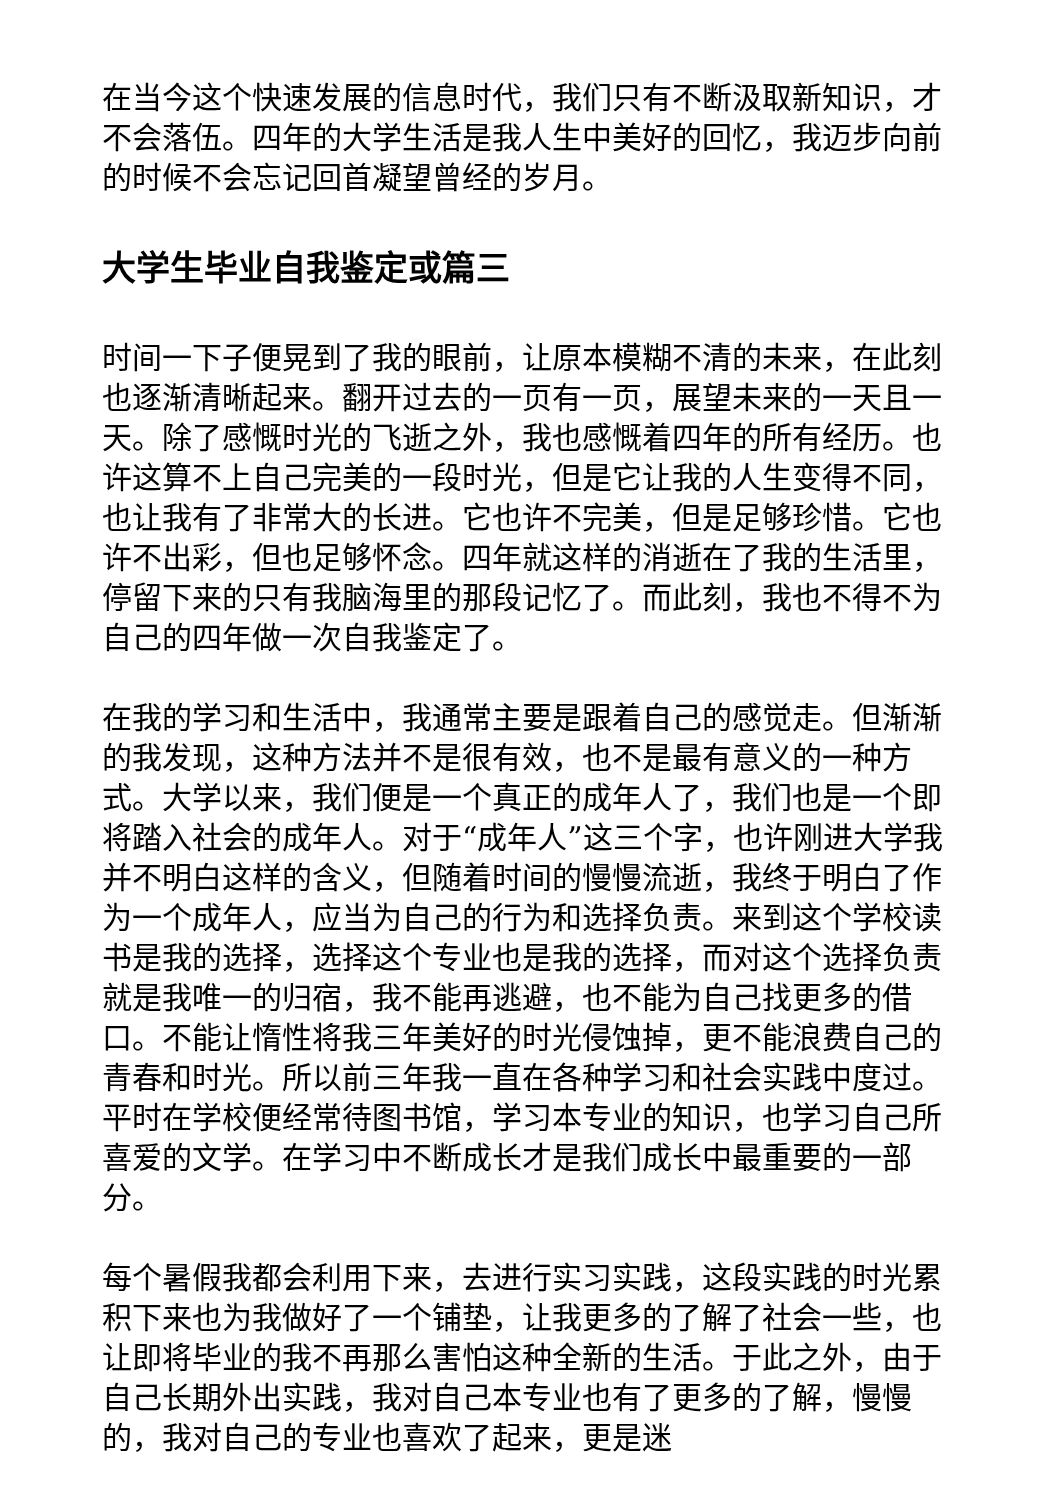在当今这个快速发展的信息时代，我们只有不断汲取新知识，才不会落伍。四年的大学生活是我人生中美好的回忆，我迈步向前的时候不会忘记回首凝望曾经的岁月。
大学生毕业自我鉴定或篇三
时间一下子便晃到了我的眼前，让原本模糊不清的未来，在此刻也逐渐清晰起来。翻开过去的一页有一页，展望未来的一天且一天。除了感慨时光的飞逝之外，我也感慨着四年的所有经历。也许这算不上自己完美的一段时光，但是它让我的人生变得不同，也让我有了非常大的长进。它也许不完美，但是足够珍惜。它也许不出彩，但也足够怀念。四年就这样的消逝在了我的生活里，停留下来的只有我脑海里的那段记忆了。而此刻，我也不得不为自己的四年做一次自我鉴定了。
在我的学习和生活中，我通常主要是跟着自己的感觉走。但渐渐的我发现，这种方法并不是很有效，也不是最有意义的一种方式。大学以来，我们便是一个真正的成年人了，我们也是一个即将踏入社会的成年人。对于“成年人”这三个字，也许刚进大学我并不明白这样的含义，但随着时间的慢慢流逝，我终于明白了作为一个成年人，应当为自己的行为和选择负责。来到这个学校读书是我的选择，选择这个专业也是我的选择，而对这个选择负责就是我唯一的归宿，我不能再逃避，也不能为自己找更多的借口。不能让惰性将我三年美好的时光侵蚀掉，更不能浪费自己的青春和时光。所以前三年我一直在各种学习和社会实践中度过。平时在学校便经常待图书馆，学习本专业的知识，也学习自己所喜爱的文学。在学习中不断成长才是我们成长中最重要的一部分。
每个暑假我都会利用下来，去进行实习实践，这段实践的时光累积下来也为我做好了一个铺垫，让我更多的了解了社会一些，也让即将毕业的我不再那么害怕这种全新的生活。于此之外，由于自己长期外出实践，我对自己本专业也有了更多的了解，慢慢的，我对自己的专业也喜欢了起来，更是迷